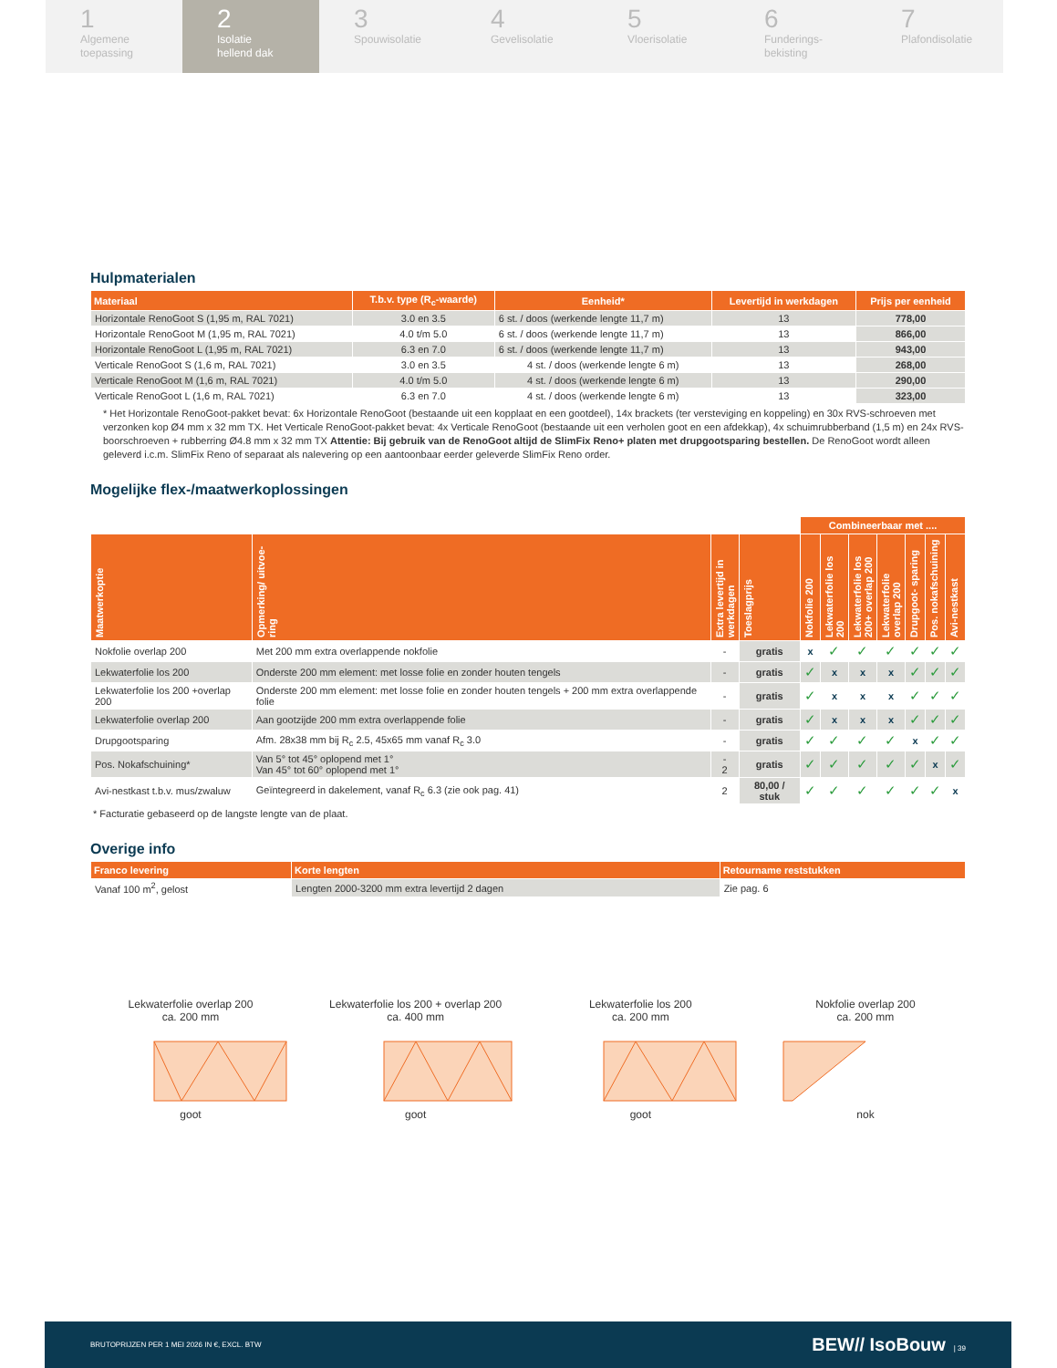1
Algemene
toepassing
2
Isolatie
hellend dak
3
Spouwisolatie
4
Gevelisolatie
5
Vloerisolatie
6
Funderings-
bekisting
7
Plafondisolatie
Hulpmaterialen
| Materiaal | T.b.v. type (R<sub>c</sub>-waarde) | Eenheid* | Levertijd in werkdagen | Prijs per eenheid |
| --- | --- | --- | --- | --- |
| Horizontale RenoGoot S (1,95 m, RAL 7021) | 3.0 en 3.5 | 6 st. / doos (werkende lengte 11,7 m) | 13 | 778,00 |
| Horizontale RenoGoot M (1,95 m, RAL 7021) | 4.0 t/m 5.0 | 6 st. / doos (werkende lengte 11,7 m) | 13 | 866,00 |
| Horizontale RenoGoot L (1,95 m, RAL 7021) | 6.3 en 7.0 | 6 st. / doos (werkende lengte 11,7 m) | 13 | 943,00 |
| Verticale RenoGoot S (1,6 m, RAL 7021) | 3.0 en 3.5 | 4 st. / doos (werkende lengte 6 m) | 13 | 268,00 |
| Verticale RenoGoot M (1,6 m, RAL 7021) | 4.0 t/m 5.0 | 4 st. / doos (werkende lengte 6 m) | 13 | 290,00 |
| Verticale RenoGoot L (1,6 m, RAL 7021) | 6.3 en 7.0 | 4 st. / doos (werkende lengte 6 m) | 13 | 323,00 |
* Het Horizontale RenoGoot-pakket bevat: 6x Horizontale RenoGoot (bestaande uit een kopplaat en een gootdeel), 14x brackets (ter versteviging en koppeling) en 30x RVS-schroeven met verzonken kop Ø4 mm x 32 mm TX. Het Verticale RenoGoot-pakket bevat: 4x Verticale RenoGoot (bestaande uit een verholen goot en een afdekkap), 4x schuimrubberband (1,5 m) en 24x RVS-boorschroeven + rubberring Ø4.8 mm x 32 mm TX Attentie: Bij gebruik van de RenoGoot altijd de SlimFix Reno+ platen met drupgootsparing bestellen. De RenoGoot wordt alleen geleverd i.c.m. SlimFix Reno of separaat als nalevering op een aantoonbaar eerder geleverde SlimFix Reno order.
Mogelijke flex-/maatwerkoplossingen
| | | | | Combineerbaar met .... | | | | | | |
| Maatwerkoptie | Opmerking/ uitvoe-ring | Extra levertijd in werkdagen | Toeslagprijs | Nokfolie 200 | Lekwaterfolie los 200 | Lekwaterfolie los 200+ overlap 200 | Lekwaterfolie overlap 200 | Drupgoot- sparing | Pos. nokafschuining | Avi-nestkast |
| Nokfolie overlap 200 | Met 200 mm extra overlappende nokfolie | - | gratis | x | ✓ | ✓ | ✓ | ✓ | ✓ | ✓ |
| Lekwaterfolie los 200 | Onderste 200 mm element: met losse folie en zonder houten tengels | - | gratis | ✓ | x | x | x | ✓ | ✓ | ✓ |
| Lekwaterfolie los 200 +overlap 200 | Onderste 200 mm element: met losse folie en zonder houten tengels + 200 mm extra overlappende folie | - | gratis | ✓ | x | x | x | ✓ | ✓ | ✓ |
| Lekwaterfolie overlap 200 | Aan gootzijde 200 mm extra overlappende folie | - | gratis | ✓ | x | x | x | ✓ | ✓ | ✓ |
| Drupgootsparing | Afm. 28x38 mm bij R<sub>c</sub> 2.5, 45x65 mm vanaf R<sub>c</sub> 3.0 | - | gratis | ✓ | ✓ | ✓ | ✓ | x | ✓ | ✓ |
| Pos. Nokafschuining* | Van 5° tot 45° oplopend met 1° Van 45° tot 60° oplopend met 1° | - 2 | gratis | ✓ | ✓ | ✓ | ✓ | ✓ | x | ✓ |
| Avi-nestkast t.b.v. mus/zwaluw | Geïntegreerd in dakelement, vanaf R<sub>c</sub> 6.3 (zie ook pag. 41) | 2 | 80,00 / stuk | ✓ | ✓ | ✓ | ✓ | ✓ | ✓ | x |
* Facturatie gebaseerd op de langste lengte van de plaat.
Overige info
| Franco levering | Korte lengten | Retourname reststukken |
| --- | --- | --- |
| Vanaf 100 m<sup>2</sup>, gelost | Lengten 2000-3200 mm extra levertijd 2 dagen | Zie pag. 6 |
Lekwaterfolie overlap 200
ca. 200 mmgoot
Lekwaterfolie los 200 + overlap 200
ca. 400 mmgoot
Lekwaterfolie los 200
ca. 200 mmgoot
Nokfolie overlap 200
ca. 200 mmnok
BRUTOPRIJZEN PER 1 MEI 2026 IN €, EXCL. BTW BEW// IsoBouw | 39